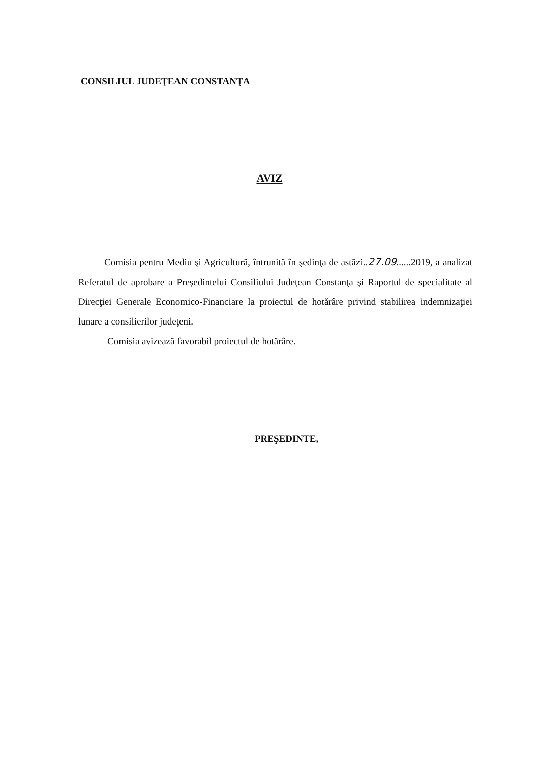CONSILIUL JUDEŢEAN CONSTANŢA
AVIZ
Comisia pentru Mediu şi Agricultură, întrunită în şedinţa de astăzi..27.09......2019, a analizat Referatul de aprobare a Preşedintelui Consiliului Judeţean Constanţa şi Raportul de specialitate al Direcţiei Generale Economico-Financiare la proiectul de hotărâre privind stabilirea indemnizaţiei lunare a consilierilor judeţeni.
Comisia avizează favorabil proiectul de hotărâre.
PREŞEDINTE,